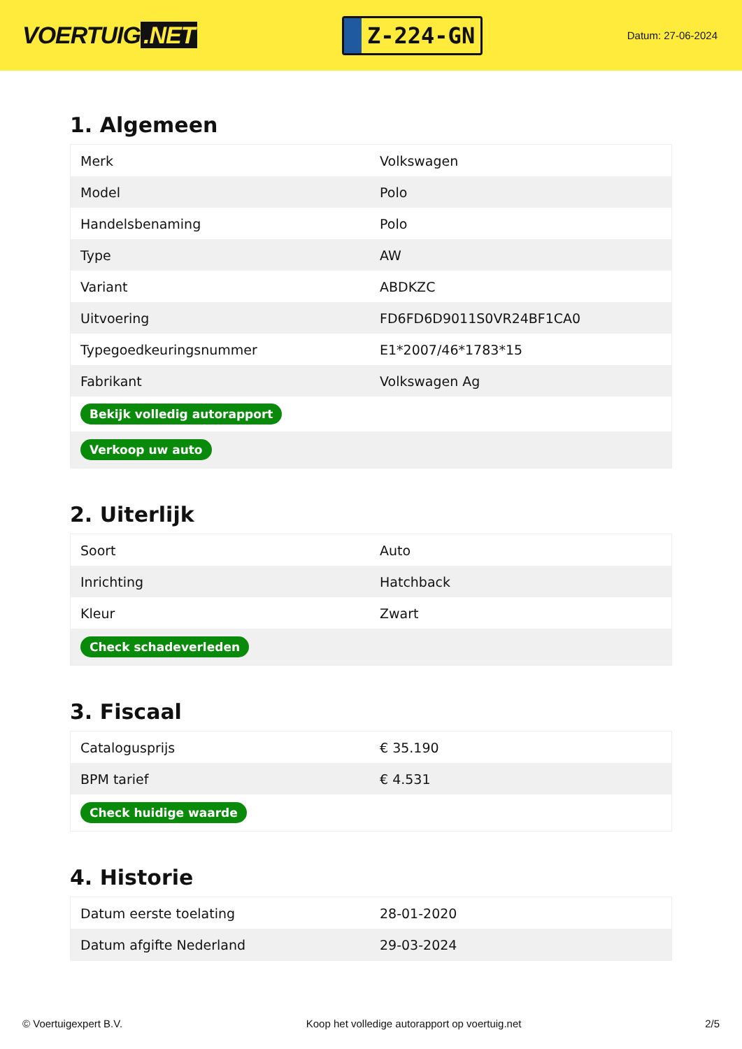VOERTUIG.NET
Z-224-GN
Datum: 27-06-2024
1. Algemeen
| Merk | Volkswagen |
| Model | Polo |
| Handelsbenaming | Polo |
| Type | AW |
| Variant | ABDKZC |
| Uitvoering | FD6FD6D9011S0VR24BF1CA0 |
| Typegoedkeuringsnummer | E1*2007/46*1783*15 |
| Fabrikant | Volkswagen Ag |
| Bekijk volledig autorapport | |
| Verkoop uw auto | |
2. Uiterlijk
| Soort | Auto |
| Inrichting | Hatchback |
| Kleur | Zwart |
| Check schadeverleden | |
3. Fiscaal
| Catalogusprijs | € 35.190 |
| BPM tarief | € 4.531 |
| Check huidige waarde | |
4. Historie
| Datum eerste toelating | 28-01-2020 |
| Datum afgifte Nederland | 29-03-2024 |
© Voertuigexpert B.V. Koop het volledige autorapport op voertuig.net 2/5